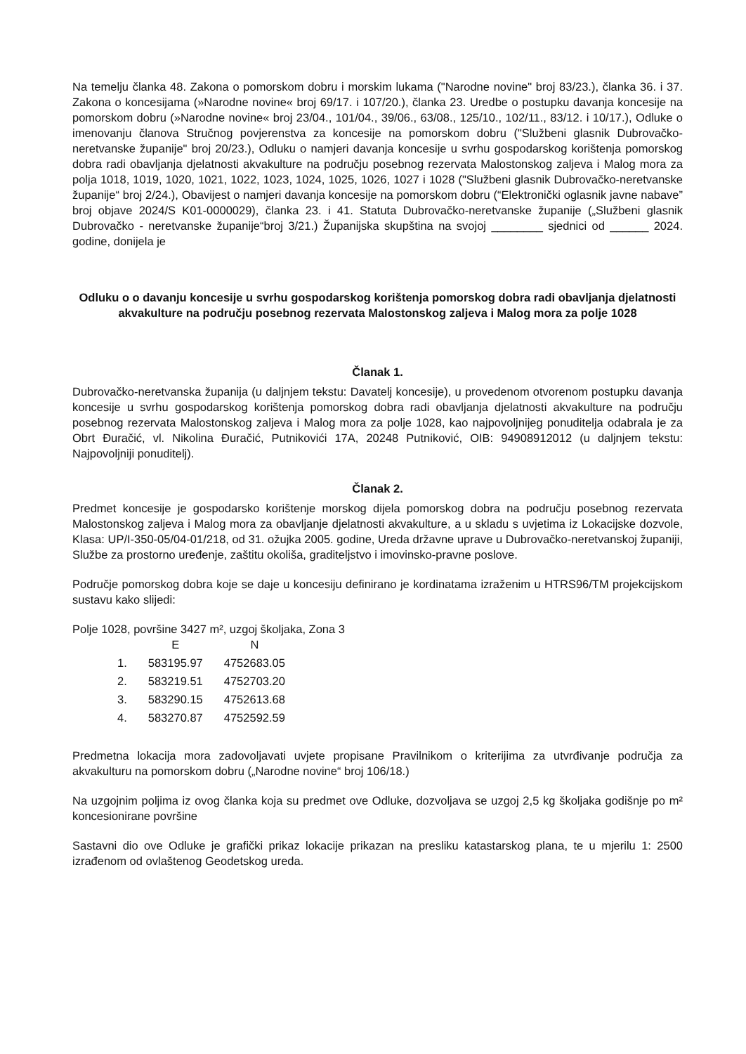Na temelju članka 48. Zakona o pomorskom dobru i morskim lukama ("Narodne novine" broj 83/23.), članka 36. i 37. Zakona o koncesijama (»Narodne novine« broj 69/17. i 107/20.), članka 23. Uredbe o postupku davanja koncesije na pomorskom dobru (»Narodne novine« broj 23/04., 101/04., 39/06., 63/08., 125/10., 102/11., 83/12. i 10/17.), Odluke o imenovanju članova Stručnog povjerenstva za koncesije na pomorskom dobru ("Službeni glasnik Dubrovačko-neretvanske županije" broj 20/23.), Odluku o namjeri davanja koncesije u svrhu gospodarskog korištenja pomorskog dobra radi obavljanja djelatnosti akvakulture na području posebnog rezervata Malostonskog zaljeva i Malog mora za polja 1018, 1019, 1020, 1021, 1022, 1023, 1024, 1025, 1026, 1027 i 1028 ("Službeni glasnik Dubrovačko-neretvanske županije“ broj 2/24.), Obavijest o namjeri davanja koncesije na pomorskom dobru (“Elektronički oglasnik javne nabave” broj objave 2024/S K01-0000029), članka 23. i 41. Statuta Dubrovačko-neretvanske županije („Službeni glasnik Dubrovačko - neretvanske županije“broj 3/21.) Županijska skupština na svojoj ________ sjednici od ______ 2024. godine, donijela je
Odluku o o davanju koncesije u svrhu gospodarskog korištenja pomorskog dobra radi obavljanja djelatnosti akvakulture na području posebnog rezervata Malostonskog zaljeva i Malog mora za polje 1028
Članak 1.
Dubrovačko-neretvanska županija (u daljnjem tekstu: Davatelj koncesije), u provedenom otvorenom postupku davanja koncesije u svrhu gospodarskog korištenja pomorskog dobra radi obavljanja djelatnosti akvakulture na području posebnog rezervata Malostonskog zaljeva i Malog mora za polje 1028, kao najpovoljnijeg ponuditelja odabrala je za Obrt Đuračić, vl. Nikolina Đuračić, Putnikovići 17A, 20248 Putniković, OIB: 94908912012 (u daljnjem tekstu: Najpovoljniji ponuditelj).
Članak 2.
Predmet koncesije je gospodarsko korištenje morskog dijela pomorskog dobra na području posebnog rezervata Malostonskog zaljeva i Malog mora za obavljanje djelatnosti akvakulture, a u skladu s uvjetima iz Lokacijske dozvole, Klasa: UP/I-350-05/04-01/218, od 31. ožujka 2005. godine, Ureda državne uprave u Dubrovačko-neretvanskoj županiji, Službe za prostorno uređenje, zaštitu okoliša, graditeljstvo i imovinsko-pravne poslove.
Područje pomorskog dobra koje se daje u koncesiju definirano je kordinatama izraženim u HTRS96/TM projekcijskom sustavu kako slijedi:
Polje 1028, površine 3427 m², uzgoj školjaka, Zona 3
| | E | N |
| --- | --- | --- |
| 1. | 583195.97 | 4752683.05 |
| 2. | 583219.51 | 4752703.20 |
| 3. | 583290.15 | 4752613.68 |
| 4. | 583270.87 | 4752592.59 |
Predmetna lokacija mora zadovoljavati uvjete propisane Pravilnikom o kriterijima za utvrđivanje područja za akvakulturu na pomorskom dobru („Narodne novine“ broj 106/18.)
Na uzgojnim poljima iz ovog članka koja su predmet ove Odluke, dozvoljava se uzgoj 2,5 kg školjaka godišnje po m² koncesionirane površine
Sastavni dio ove Odluke je grafički prikaz lokacije prikazan na presliku katastarskog plana, te u mjerilu 1: 2500 izrađenom od ovlaštenog Geodetskog ureda.